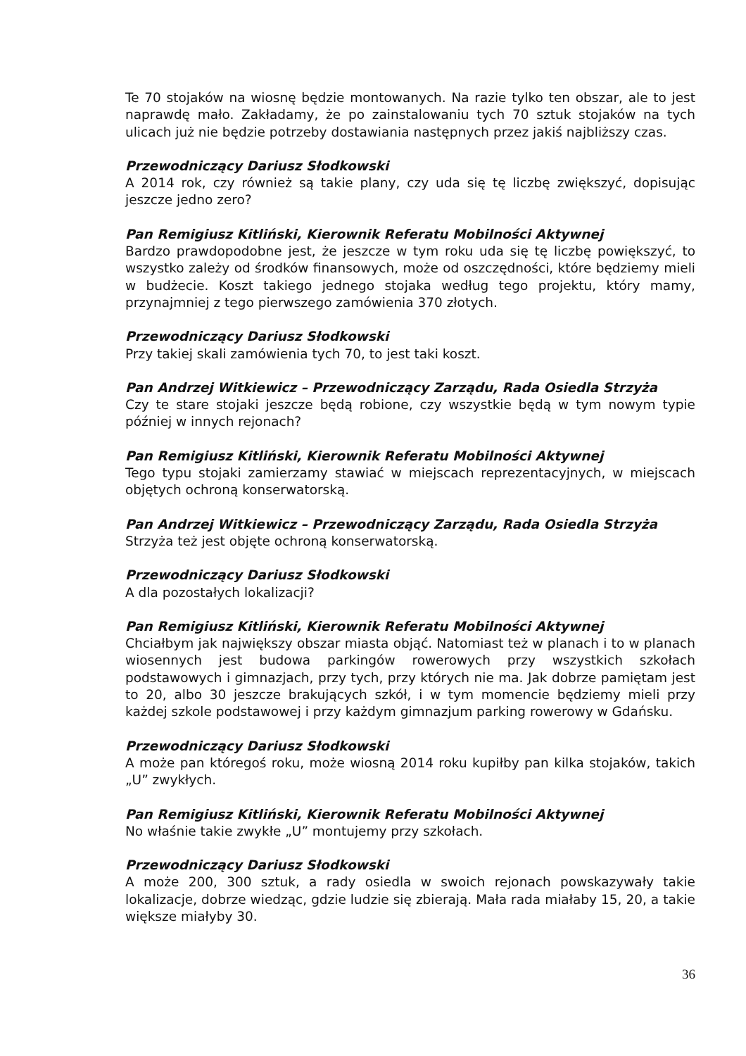Te 70 stojaków na wiosnę będzie montowanych. Na razie tylko ten obszar, ale to jest naprawdę mało. Zakładamy, że po zainstalowaniu tych 70 sztuk stojaków na tych ulicach już nie będzie potrzeby dostawiania następnych przez jakiś najbliższy czas.
Przewodniczący Dariusz Słodkowski
A 2014 rok, czy również są takie plany, czy uda się tę liczbę zwiększyć, dopisując jeszcze jedno zero?
Pan Remigiusz Kitliński, Kierownik Referatu Mobilności Aktywnej
Bardzo prawdopodobne jest, że jeszcze w tym roku uda się tę liczbę powiększyć, to wszystko zależy od środków finansowych, może od oszczędności, które będziemy mieli w budżecie. Koszt takiego jednego stojaka według tego projektu, który mamy, przynajmniej z tego pierwszego zamówienia 370 złotych.
Przewodniczący Dariusz Słodkowski
Przy takiej skali zamówienia tych 70, to jest taki koszt.
Pan Andrzej Witkiewicz – Przewodniczący Zarządu, Rada Osiedla Strzyża
Czy te stare stojaki jeszcze będą robione, czy wszystkie będą w tym nowym typie później w innych rejonach?
Pan Remigiusz Kitliński, Kierownik Referatu Mobilności Aktywnej
Tego typu stojaki zamierzamy stawiać w miejscach reprezentacyjnych, w miejscach objętych ochroną konserwatorską.
Pan Andrzej Witkiewicz – Przewodniczący Zarządu, Rada Osiedla Strzyża
Strzyża też jest objęte ochroną konserwatorską.
Przewodniczący Dariusz Słodkowski
A dla pozostałych lokalizacji?
Pan Remigiusz Kitliński, Kierownik Referatu Mobilności Aktywnej
Chciałbym jak największy obszar miasta objąć. Natomiast też w planach i to w planach wiosennych jest budowa parkingów rowerowych przy wszystkich szkołach podstawowych i gimnazjach, przy tych, przy których nie ma. Jak dobrze pamiętam jest to 20, albo 30 jeszcze brakujących szkół, i w tym momencie będziemy mieli przy każdej szkole podstawowej i przy każdym gimnazjum parking rowerowy w Gdańsku.
Przewodniczący Dariusz Słodkowski
A może pan któregoś roku, może wiosną 2014 roku kupiłby pan kilka stojaków, takich „U” zwykłych.
Pan Remigiusz Kitliński, Kierownik Referatu Mobilności Aktywnej
No właśnie takie zwykłe „U” montujemy przy szkołach.
Przewodniczący Dariusz Słodkowski
A może 200, 300 sztuk, a rady osiedla w swoich rejonach powskazywały takie lokalizacje, dobrze wiedząc, gdzie ludzie się zbierają. Mała rada miałaby 15, 20, a takie większe miałyby 30.
36